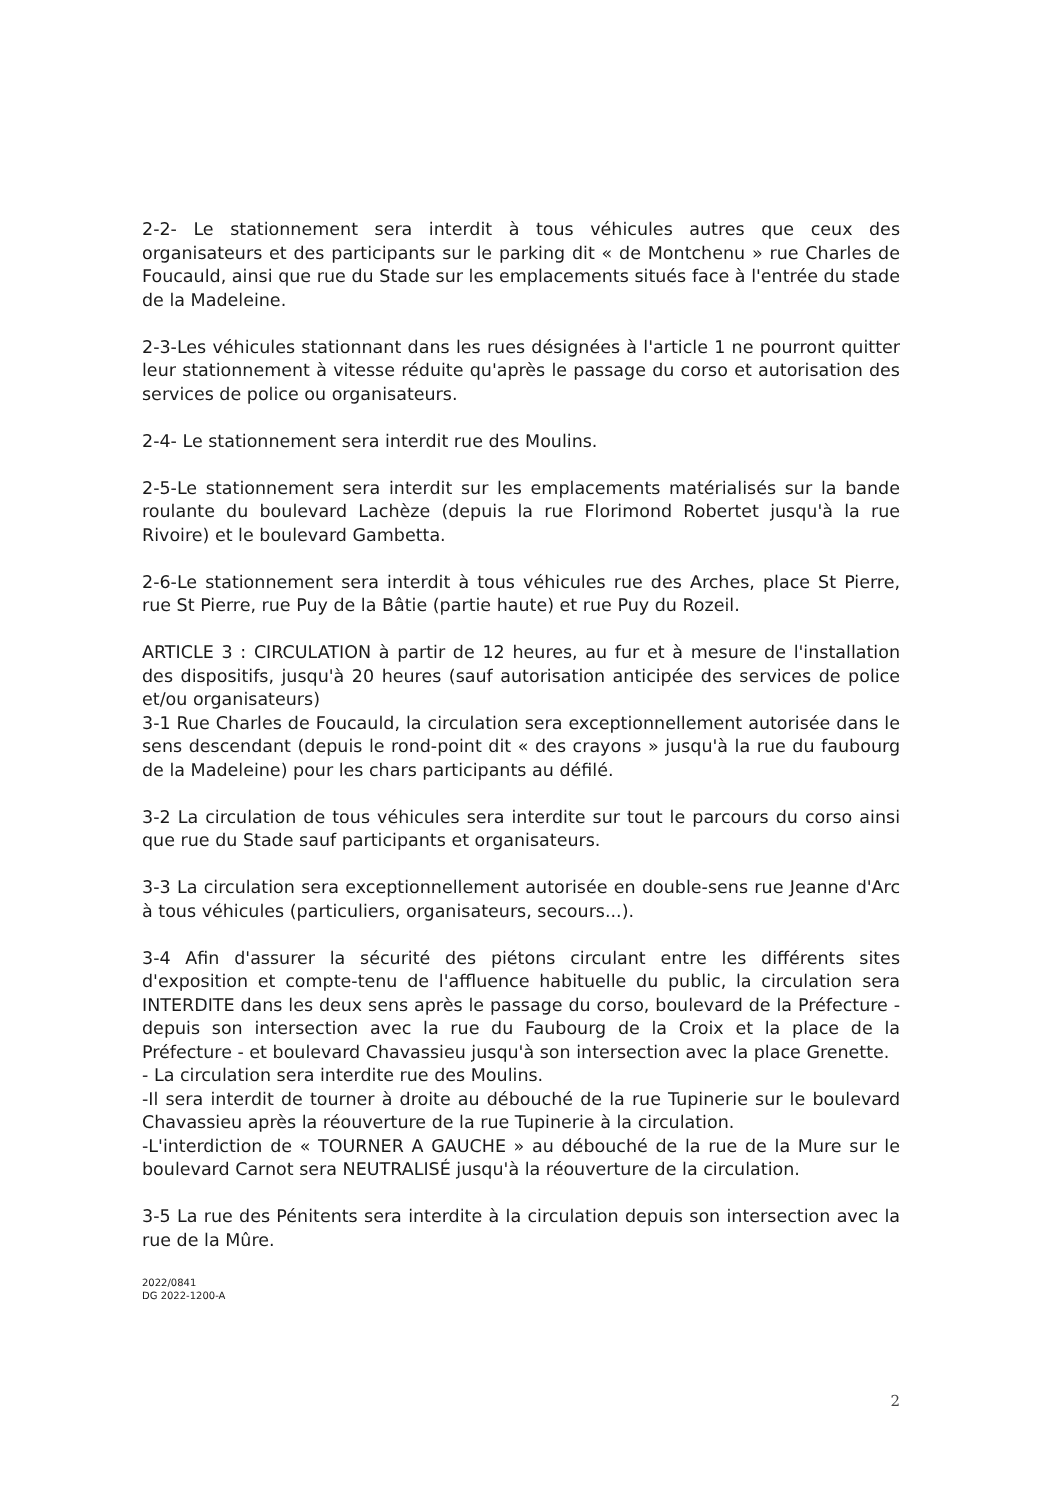2-2- Le stationnement sera interdit à tous véhicules autres que ceux des organisateurs et des participants sur le parking dit « de Montchenu » rue Charles de Foucauld, ainsi que rue du Stade sur les emplacements situés face à l'entrée du stade de la Madeleine.
2-3-Les véhicules stationnant dans les rues désignées à l'article 1 ne pourront quitter leur stationnement à vitesse réduite qu'après le passage du corso et autorisation des services de police ou organisateurs.
2-4- Le stationnement sera interdit rue des Moulins.
2-5-Le stationnement sera interdit sur les emplacements matérialisés sur la bande roulante du boulevard Lachèze (depuis la rue Florimond Robertet jusqu'à la rue Rivoire) et le boulevard Gambetta.
2-6-Le stationnement sera interdit à tous véhicules rue des Arches, place St Pierre, rue St Pierre, rue Puy de la Bâtie (partie haute) et rue Puy du Rozeil.
ARTICLE 3 : CIRCULATION à partir de 12 heures, au fur et à mesure de l'installation des dispositifs, jusqu'à 20 heures (sauf autorisation anticipée des services de police et/ou organisateurs)
3-1 Rue Charles de Foucauld, la circulation sera exceptionnellement autorisée dans le sens descendant (depuis le rond-point dit « des crayons » jusqu'à la rue du faubourg de la Madeleine) pour les chars participants au défilé.
3-2 La circulation de tous véhicules sera interdite sur tout le parcours du corso ainsi que rue du Stade sauf participants et organisateurs.
3-3 La circulation sera exceptionnellement autorisée en double-sens rue Jeanne d'Arc à tous véhicules (particuliers, organisateurs, secours...).
3-4 Afin d'assurer la sécurité des piétons circulant entre les différents sites d'exposition et compte-tenu de l'affluence habituelle du public, la circulation sera INTERDITE dans les deux sens après le passage du corso, boulevard de la Préfecture - depuis son intersection avec la rue du Faubourg de la Croix et la place de la Préfecture - et boulevard Chavassieu jusqu'à son intersection avec la place Grenette.
- La circulation sera interdite rue des Moulins.
-Il sera interdit de tourner à droite au débouché de la rue Tupinerie sur le boulevard Chavassieu après la réouverture de la rue Tupinerie à la circulation.
-L'interdiction de « TOURNER A GAUCHE » au débouché de la rue de la Mure sur le boulevard Carnot sera NEUTRALISÉ jusqu'à la réouverture de la circulation.
3-5 La rue des Pénitents sera interdite à la circulation depuis son intersection avec la rue de la Mûre.
2022/0841
DG 2022-1200-A
2